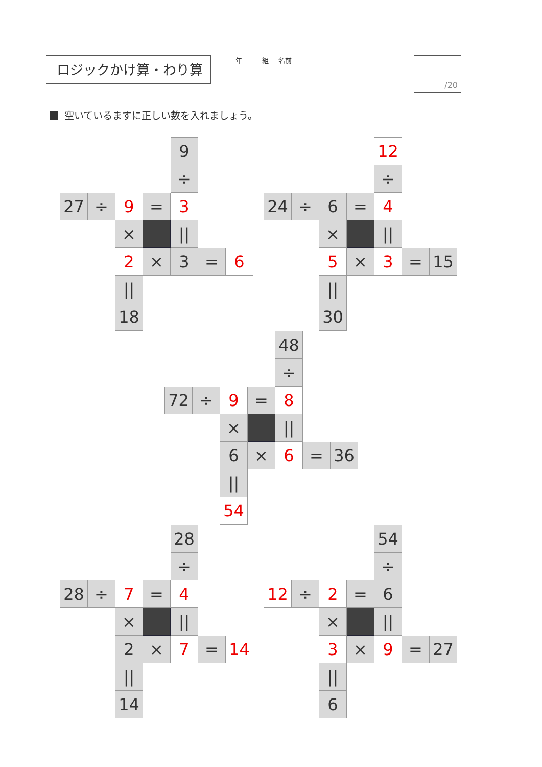ロジックかけ算・わり算
年　　　組 名前
/20
空いているますに正しい数を入れましょう。
| | | | | 9 | | |
| | | | | ÷ | | |
| 27 | ÷ | 9 | = | 3 | | |
| | | × | | // | | |
| | | 2 | × | 3 | = | 6 |
| | | // | | | | |
| | | 18 | | | | |
| | | | | 12 | | |
| | | | | ÷ | | |
| 24 | ÷ | 6 | = | 4 | | |
| | | × | | // | | |
| | | 5 | × | 3 | = | 15 |
| | | // | | | | |
| | | 30 | | | | |
| | | | | 48 | | |
| | | | | ÷ | | |
| 72 | ÷ | 9 | = | 8 | | |
| | | × | | // | | |
| | | 6 | × | 6 | = | 36 |
| | | // | | | | |
| | | 54 | | | | |
| | | | | 28 | | |
| | | | | ÷ | | |
| 28 | ÷ | 7 | = | 4 | | |
| | | × | | // | | |
| | | 2 | × | 7 | = | 14 |
| | | // | | | | |
| | | 14 | | | | |
| | | | | 54 | | |
| | | | | ÷ | | |
| 12 | ÷ | 2 | = | 6 | | |
| | | × | | // | | |
| | | 3 | × | 9 | = | 27 |
| | | // | | | | |
| | | 6 | | | | |